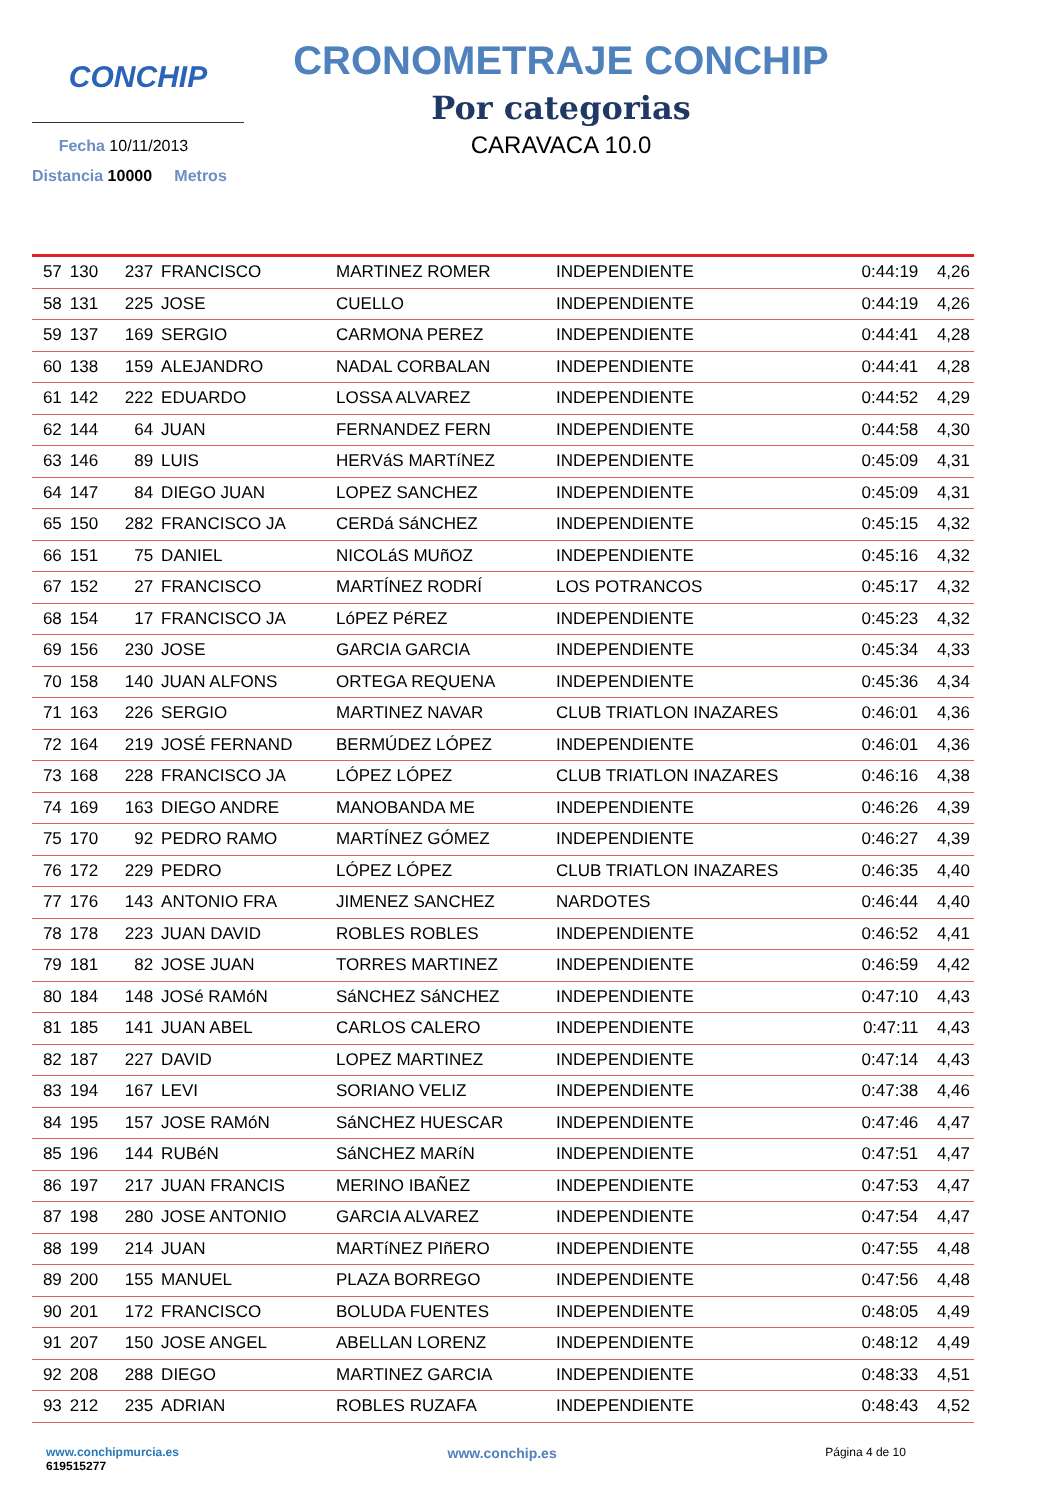CONCHIP
Fecha 10/11/2013
Distancia 10000 Metros
CRONOMETRAJE CONCHIP
Por categorias
CARAVACA 10.0
| 57 | 130 | 237 | FRANCISCO | MARTINEZ ROMER | INDEPENDIENTE | 0:44:19 | 4,26 |
| 58 | 131 | 225 | JOSE | CUELLO | INDEPENDIENTE | 0:44:19 | 4,26 |
| 59 | 137 | 169 | SERGIO | CARMONA PEREZ | INDEPENDIENTE | 0:44:41 | 4,28 |
| 60 | 138 | 159 | ALEJANDRO | NADAL CORBALAN | INDEPENDIENTE | 0:44:41 | 4,28 |
| 61 | 142 | 222 | EDUARDO | LOSSA ALVAREZ | INDEPENDIENTE | 0:44:52 | 4,29 |
| 62 | 144 | 64 | JUAN | FERNANDEZ FERN | INDEPENDIENTE | 0:44:58 | 4,30 |
| 63 | 146 | 89 | LUIS | HERVáS MARTíNEZ | INDEPENDIENTE | 0:45:09 | 4,31 |
| 64 | 147 | 84 | DIEGO JUAN | LOPEZ SANCHEZ | INDEPENDIENTE | 0:45:09 | 4,31 |
| 65 | 150 | 282 | FRANCISCO JA | CERDá SáNCHEZ | INDEPENDIENTE | 0:45:15 | 4,32 |
| 66 | 151 | 75 | DANIEL | NICOLáS MUñOZ | INDEPENDIENTE | 0:45:16 | 4,32 |
| 67 | 152 | 27 | FRANCISCO | MARTÍNEZ RODRÍ | LOS POTRANCOS | 0:45:17 | 4,32 |
| 68 | 154 | 17 | FRANCISCO JA | LóPEZ PéREZ | INDEPENDIENTE | 0:45:23 | 4,32 |
| 69 | 156 | 230 | JOSE | GARCIA GARCIA | INDEPENDIENTE | 0:45:34 | 4,33 |
| 70 | 158 | 140 | JUAN ALFONS | ORTEGA REQUENA | INDEPENDIENTE | 0:45:36 | 4,34 |
| 71 | 163 | 226 | SERGIO | MARTINEZ NAVAR | CLUB TRIATLON INAZARES | 0:46:01 | 4,36 |
| 72 | 164 | 219 | JOSÉ FERNAND | BERMÚDEZ LÓPEZ | INDEPENDIENTE | 0:46:01 | 4,36 |
| 73 | 168 | 228 | FRANCISCO JA | LÓPEZ LÓPEZ | CLUB TRIATLON INAZARES | 0:46:16 | 4,38 |
| 74 | 169 | 163 | DIEGO ANDRE | MANOBANDA ME | INDEPENDIENTE | 0:46:26 | 4,39 |
| 75 | 170 | 92 | PEDRO RAMO | MARTÍNEZ GÓMEZ | INDEPENDIENTE | 0:46:27 | 4,39 |
| 76 | 172 | 229 | PEDRO | LÓPEZ LÓPEZ | CLUB TRIATLON INAZARES | 0:46:35 | 4,40 |
| 77 | 176 | 143 | ANTONIO FRA | JIMENEZ SANCHEZ | NARDOTES | 0:46:44 | 4,40 |
| 78 | 178 | 223 | JUAN DAVID | ROBLES ROBLES | INDEPENDIENTE | 0:46:52 | 4,41 |
| 79 | 181 | 82 | JOSE JUAN | TORRES MARTINEZ | INDEPENDIENTE | 0:46:59 | 4,42 |
| 80 | 184 | 148 | JOSé RAMóN | SáNCHEZ SáNCHEZ | INDEPENDIENTE | 0:47:10 | 4,43 |
| 81 | 185 | 141 | JUAN ABEL | CARLOS CALERO | INDEPENDIENTE | 0:47:11 | 4,43 |
| 82 | 187 | 227 | DAVID | LOPEZ MARTINEZ | INDEPENDIENTE | 0:47:14 | 4,43 |
| 83 | 194 | 167 | LEVI | SORIANO VELIZ | INDEPENDIENTE | 0:47:38 | 4,46 |
| 84 | 195 | 157 | JOSE RAMóN | SáNCHEZ HUESCAR | INDEPENDIENTE | 0:47:46 | 4,47 |
| 85 | 196 | 144 | RUBéN | SáNCHEZ MARíN | INDEPENDIENTE | 0:47:51 | 4,47 |
| 86 | 197 | 217 | JUAN FRANCIS | MERINO IBAÑEZ | INDEPENDIENTE | 0:47:53 | 4,47 |
| 87 | 198 | 280 | JOSE ANTONIO | GARCIA ALVAREZ | INDEPENDIENTE | 0:47:54 | 4,47 |
| 88 | 199 | 214 | JUAN | MARTíNEZ PIñERO | INDEPENDIENTE | 0:47:55 | 4,48 |
| 89 | 200 | 155 | MANUEL | PLAZA BORREGO | INDEPENDIENTE | 0:47:56 | 4,48 |
| 90 | 201 | 172 | FRANCISCO | BOLUDA FUENTES | INDEPENDIENTE | 0:48:05 | 4,49 |
| 91 | 207 | 150 | JOSE ANGEL | ABELLAN LORENZ | INDEPENDIENTE | 0:48:12 | 4,49 |
| 92 | 208 | 288 | DIEGO | MARTINEZ GARCIA | INDEPENDIENTE | 0:48:33 | 4,51 |
| 93 | 212 | 235 | ADRIAN | ROBLES RUZAFA | INDEPENDIENTE | 0:48:43 | 4,52 |
www.conchipmurcia.es
619515277
www.conchip.es
Página 4 de 10